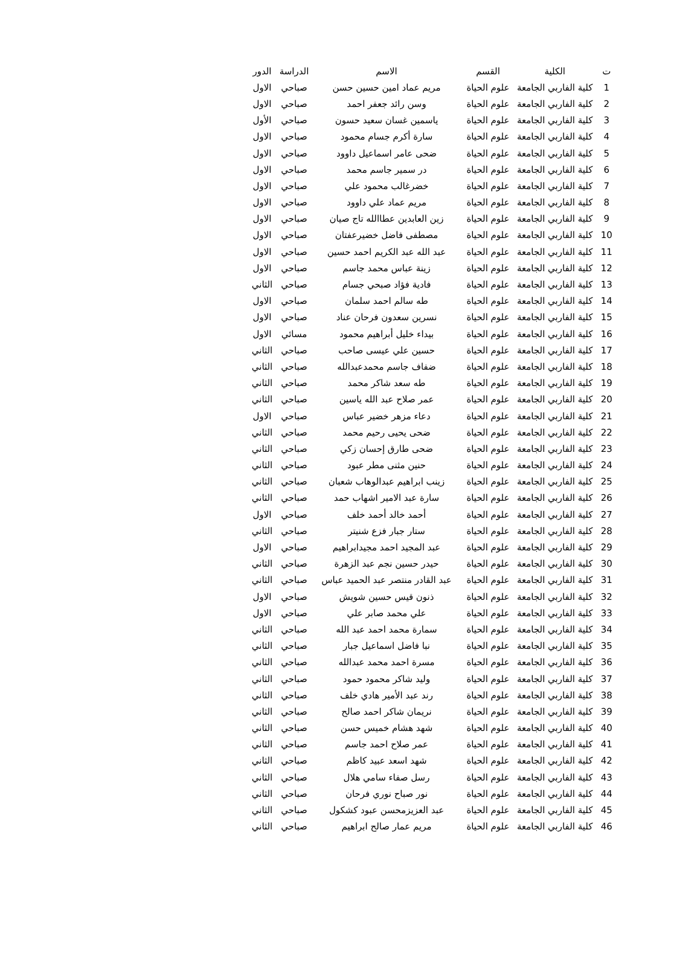| ت | الكلية | القسم | الاسم | الدراسة | الدور |
| --- | --- | --- | --- | --- | --- |
| 1 | كلية الفاربي الجامعة | علوم الحياة | مريم عماد امين حسين حسن | صباحي | الاول |
| 2 | كلية الفاربي الجامعة | علوم الحياة | وسن رائد جعفر احمد | صباحي | الاول |
| 3 | كلية الفاربي الجامعة | علوم الحياة | ياسمين غسان سعيد حسون | صباحي | الأول |
| 4 | كلية الفاربي الجامعة | علوم الحياة | سارة أكرم جسام محمود | صباحي | الاول |
| 5 | كلية الفاربي الجامعة | علوم الحياة | ضحى عامر اسماعيل داوود | صباحي | الاول |
| 6 | كلية الفاربي الجامعة | علوم الحياة | در سمير جاسم محمد | صباحي | الاول |
| 7 | كلية الفاربي الجامعة | علوم الحياة | خضرغالب محمود علي | صباحي | الاول |
| 8 | كلية الفاربي الجامعة | علوم الحياة | مريم عماد علي داوود | صباحي | الاول |
| 9 | كلية الفاربي الجامعة | علوم الحياة | زين العابدين عطاالله تاج صيان | صباحي | الاول |
| 10 | كلية الفاربي الجامعة | علوم الحياة | مصطفى فاضل خضيرعفتان | صباحي | الاول |
| 11 | كلية الفاربي الجامعة | علوم الحياة | عبد الله عبد الكريم احمد حسين | صباحي | الاول |
| 12 | كلية الفاربي الجامعة | علوم الحياة | زينة عباس محمد جاسم | صباحي | الاول |
| 13 | كلية الفاربي الجامعة | علوم الحياة | فادية فؤاد صبحي جسام | صباحي | الثاني |
| 14 | كلية الفاربي الجامعة | علوم الحياة | طه سالم احمد سلمان | صباحي | الاول |
| 15 | كلية الفاربي الجامعة | علوم الحياة | نسرين سعدون فرحان عناد | صباحي | الاول |
| 16 | كلية الفاربي الجامعة | علوم الحياة | بيداء خليل أبراهيم محمود | مسائي | الاول |
| 17 | كلية الفاربي الجامعة | علوم الحياة | حسين علي عيسى صاحب | صباحي | الثاني |
| 18 | كلية الفاربي الجامعة | علوم الحياة | ضفاف جاسم محمدعبدالله | صباحي | الثاني |
| 19 | كلية الفاربي الجامعة | علوم الحياة | طه سعد شاكر محمد | صباحي | الثاني |
| 20 | كلية الفاربي الجامعة | علوم الحياة | عمر صلاح عبد الله ياسين | صباحي | الثاني |
| 21 | كلية الفاربي الجامعة | علوم الحياة | دعاء مزهر خضير عباس | صباحي | الاول |
| 22 | كلية الفاربي الجامعة | علوم الحياة | ضحى يحيى رحيم محمد | صباحي | الثاني |
| 23 | كلية الفاربي الجامعة | علوم الحياة | ضحى طارق إحسان زكي | صباحي | الثاني |
| 24 | كلية الفاربي الجامعة | علوم الحياة | حنين مثنى مطر عبود | صباحي | الثاني |
| 25 | كلية الفاربي الجامعة | علوم الحياة | زينب ابراهيم عبدالوهاب شعبان | صباحي | الثاني |
| 26 | كلية الفاربي الجامعة | علوم الحياة | سارة عبد الامير اشهاب حمد | صباحي | الثاني |
| 27 | كلية الفاربي الجامعة | علوم الحياة | أحمد خالد أحمد خلف | صباحي | الاول |
| 28 | كلية الفاربي الجامعة | علوم الحياة | ستار جبار فزع شنيتر | صباحي | الثاني |
| 29 | كلية الفاربي الجامعة | علوم الحياة | عبد المجيد احمد مجيدابراهيم | صباحي | الاول |
| 30 | كلية الفاربي الجامعة | علوم الحياة | حيدر حسين نجم عبد الزهرة | صباحي | الثاني |
| 31 | كلية الفاربي الجامعة | علوم الحياة | عبد القادر منتصر عبد الحميد عباس | صباحي | الثاني |
| 32 | كلية الفاربي الجامعة | علوم الحياة | ذنون قيس حسين شويش | صباحي | الاول |
| 33 | كلية الفاربي الجامعة | علوم الحياة | علي محمد صابر علي | صباحي | الاول |
| 34 | كلية الفاربي الجامعة | علوم الحياة | سمارة محمد احمد عبد الله | صباحي | الثاني |
| 35 | كلية الفاربي الجامعة | علوم الحياة | نبا فاضل اسماعيل جبار | صباحي | الثاني |
| 36 | كلية الفاربي الجامعة | علوم الحياة | مسرة احمد محمد عبدالله | صباحي | الثاني |
| 37 | كلية الفاربي الجامعة | علوم الحياة | وليد شاكر محمود حمود | صباحي | الثاني |
| 38 | كلية الفاربي الجامعة | علوم الحياة | رند عبد الأمير هادي خلف | صباحي | الثاني |
| 39 | كلية الفاربي الجامعة | علوم الحياة | نريمان شاكر احمد صالح | صباحي | الثاني |
| 40 | كلية الفاربي الجامعة | علوم الحياة | شهد هشام خميس حسن | صباحي | الثاني |
| 41 | كلية الفاربي الجامعة | علوم الحياة | عمر صلاح احمد جاسم | صباحي | الثاني |
| 42 | كلية الفاربي الجامعة | علوم الحياة | شهد اسعد عبيد كاظم | صباحي | الثاني |
| 43 | كلية الفاربي الجامعة | علوم الحياة | رسل صفاء سامي هلال | صباحي | الثاني |
| 44 | كلية الفاربي الجامعة | علوم الحياة | نور صباح نوري فرحان | صباحي | الثاني |
| 45 | كلية الفاربي الجامعة | علوم الحياة | عبد العزيزمحسن عبود كشكول | صباحي | الثاني |
| 46 | كلية الفاربي الجامعة | علوم الحياة | مريم عمار صالح ابراهيم | صباحي | الثاني |